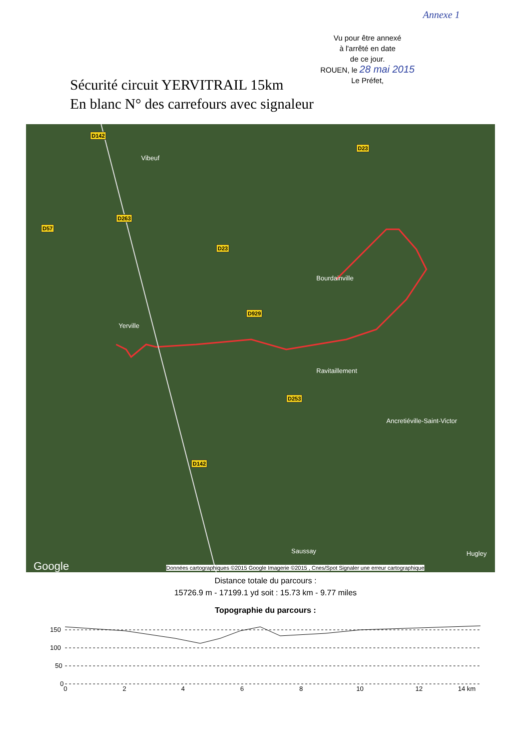Annexe 1
Vu pour être annexé
à l'arrêté en date
de ce jour.
ROUEN, le 28 mai 2015
Le Préfet,
Sécurité circuit YERVITRAIL 15km
En blanc N° des carrefours avec signaleur
D142
Vibeuf
D23
D263
D57
D23
Bourdainville
D929
Yerville
Ravitaillement
D253
Ancretiéville-Saint-Victor
D142
Saussay Hugley
Google
Données cartographiques ©2015 Google Imagerie ©2015 , Cnes/Spot Signaler une erreur cartographique
Distance totale du parcours :
15726.9 m - 17199.1 yd soit : 15.73 km - 9.77 miles
Topographie du parcours :
150
100
50
0
0
2
4
6
8
10
12
14 km